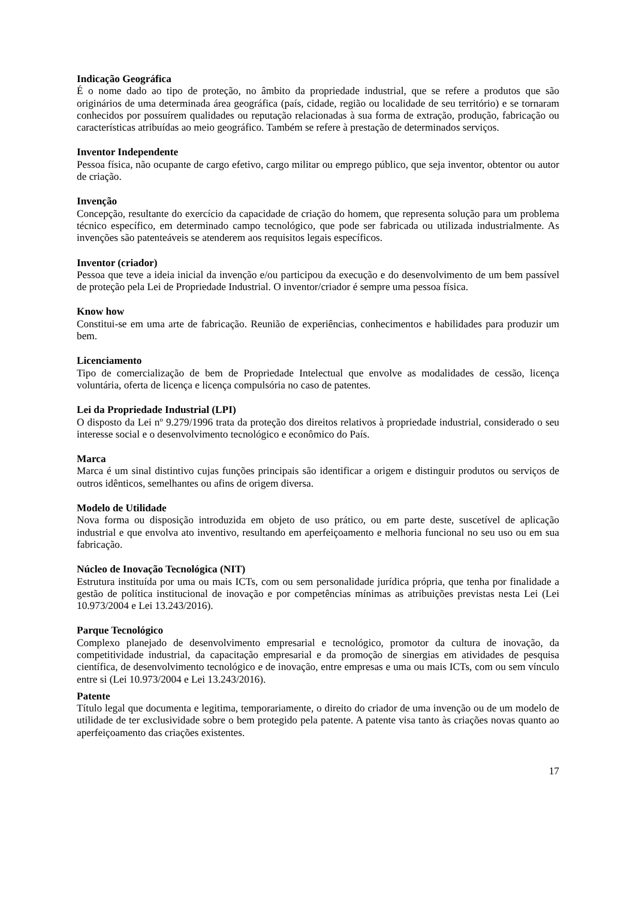Indicação Geográfica
É o nome dado ao tipo de proteção, no âmbito da propriedade industrial, que se refere a produtos que são originários de uma determinada área geográfica (país, cidade, região ou localidade de seu território) e se tornaram conhecidos por possuírem qualidades ou reputação relacionadas à sua forma de extração, produção, fabricação ou características atribuídas ao meio geográfico. Também se refere à prestação de determinados serviços.
Inventor Independente
Pessoa física, não ocupante de cargo efetivo, cargo militar ou emprego público, que seja inventor, obtentor ou autor de criação.
Invenção
Concepção, resultante do exercício da capacidade de criação do homem, que representa solução para um problema técnico específico, em determinado campo tecnológico, que pode ser fabricada ou utilizada industrialmente. As invenções são patenteáveis se atenderem aos requisitos legais específicos.
Inventor (criador)
Pessoa que teve a ideia inicial da invenção e/ou participou da execução e do desenvolvimento de um bem passível de proteção pela Lei de Propriedade Industrial. O inventor/criador é sempre uma pessoa física.
Know how
Constitui-se em uma arte de fabricação. Reunião de experiências, conhecimentos e habilidades para produzir um bem.
Licenciamento
Tipo de comercialização de bem de Propriedade Intelectual que envolve as modalidades de cessão, licença voluntária, oferta de licença e licença compulsória no caso de patentes.
Lei da Propriedade Industrial (LPI)
O disposto da Lei nº 9.279/1996 trata da proteção dos direitos relativos à propriedade industrial, considerado o seu interesse social e o desenvolvimento tecnológico e econômico do País.
Marca
Marca é um sinal distintivo cujas funções principais são identificar a origem e distinguir produtos ou serviços de outros idênticos, semelhantes ou afins de origem diversa.
Modelo de Utilidade
Nova forma ou disposição introduzida em objeto de uso prático, ou em parte deste, suscetível de aplicação industrial e que envolva ato inventivo, resultando em aperfeiçoamento e melhoria funcional no seu uso ou em sua fabricação.
Núcleo de Inovação Tecnológica (NIT)
Estrutura instituída por uma ou mais ICTs, com ou sem personalidade jurídica própria, que tenha por finalidade a gestão de política institucional de inovação e por competências mínimas as atribuições previstas nesta Lei (Lei 10.973/2004 e Lei 13.243/2016).
Parque Tecnológico
Complexo planejado de desenvolvimento empresarial e tecnológico, promotor da cultura de inovação, da competitividade industrial, da capacitação empresarial e da promoção de sinergias em atividades de pesquisa científica, de desenvolvimento tecnológico e de inovação, entre empresas e uma ou mais ICTs, com ou sem vínculo entre si (Lei 10.973/2004 e Lei 13.243/2016).
Patente
Título legal que documenta e legitima, temporariamente, o direito do criador de uma invenção ou de um modelo de utilidade de ter exclusividade sobre o bem protegido pela patente. A patente visa tanto às criações novas quanto ao aperfeiçoamento das criações existentes.
17